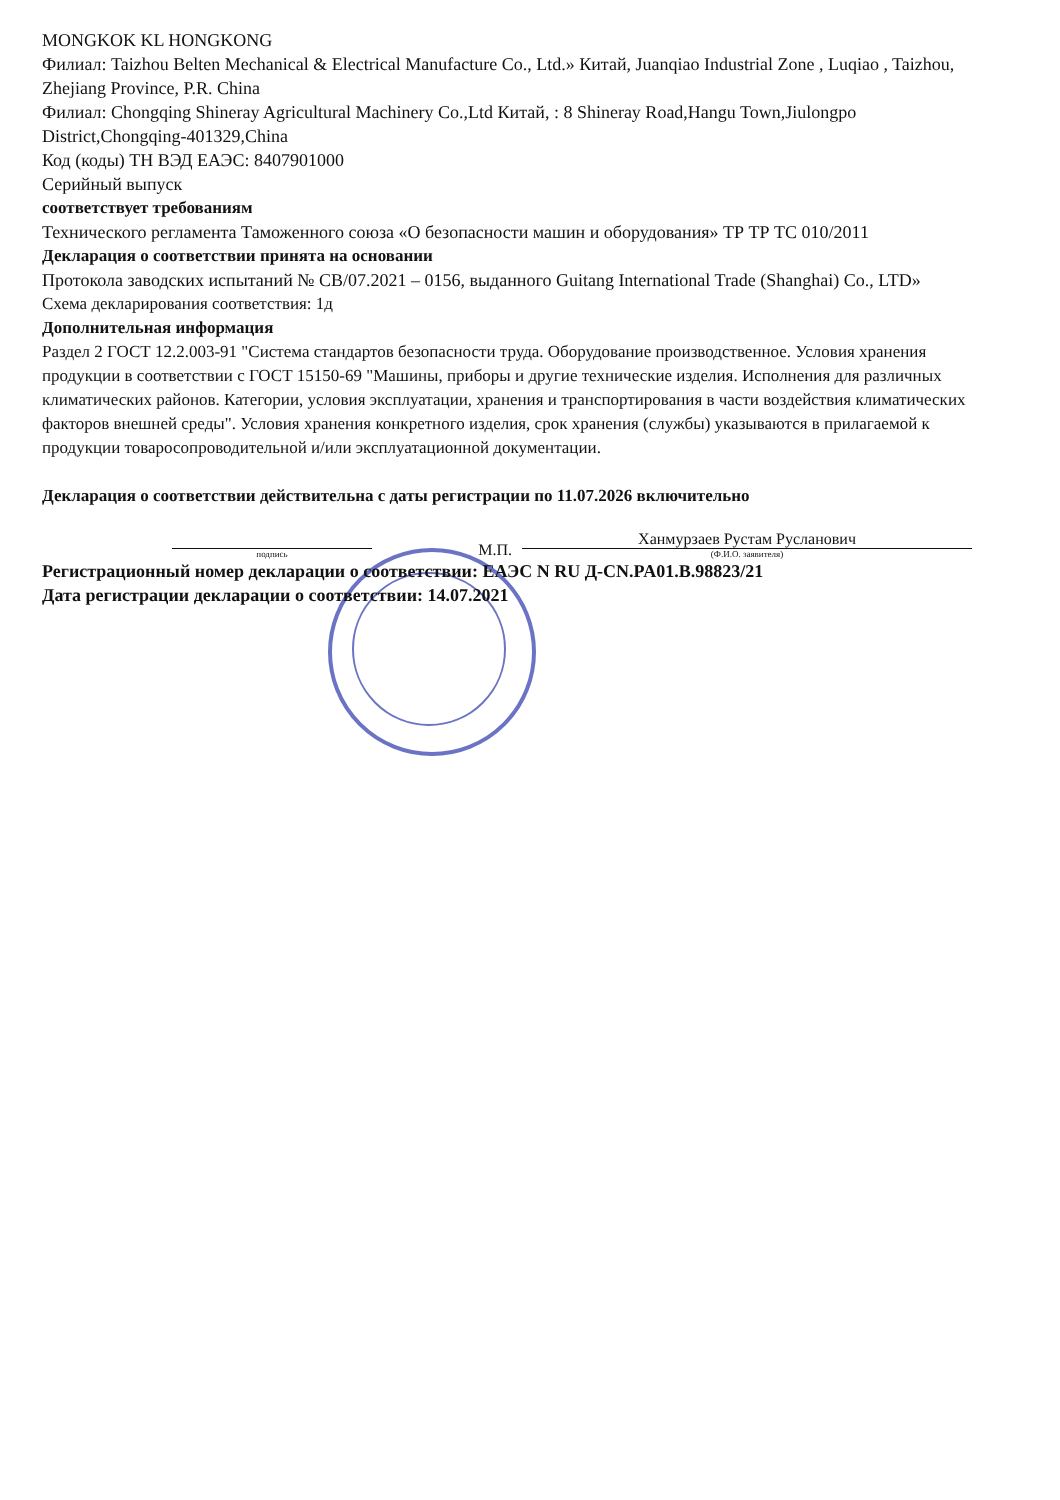MONGKOK KL HONGKONG
Филиал: Taizhou Belten Mechanical & Electrical Manufacture Co., Ltd.» Китай, Juanqiao Industrial Zone , Luqiao , Taizhou, Zhejiang Province, P.R. China
Филиал: Chongqing Shineray Agricultural Machinery Co.,Ltd Китай, : 8 Shineray Road,Hangu Town,Jiulongpo District,Chongqing-401329,China
Код (коды) ТН ВЭД ЕАЭС: 8407901000
Серийный выпуск
соответствует требованиям
Технического регламента Таможенного союза «О безопасности машин и оборудования» ТР ТР ТС 010/2011
Декларация о соответствии принята на основании
Протокола заводских испытаний № CB/07.2021 – 0156, выданного Guitang International Trade (Shanghai) Co., LTD»
Схема декларирования соответствия: 1д
Дополнительная информация
Раздел 2 ГОСТ 12.2.003-91 "Система стандартов безопасности труда. Оборудование производственное. Условия хранения продукции в соответствии с ГОСТ 15150-69 "Машины, приборы и другие технические изделия. Исполнения для различных климатических районов. Категории, условия эксплуатации, хранения и транспортирования в части воздействия климатических факторов внешней среды". Условия хранения конкретного изделия, срок хранения (службы) указываются в прилагаемой к продукции товаросопроводительной и/или эксплуатационной документации.
Декларация о соответствии действительна с даты регистрации по 11.07.2026 включительно
подпись
М.П.
Ханмурзаев Рустам Русланович
(Ф.И.О. заявителя)
Регистрационный номер декларации о соответствии: ЕАЭС N RU Д-CN.PA01.B.98823/21
Дата регистрации декларации о соответствии: 14.07.2021